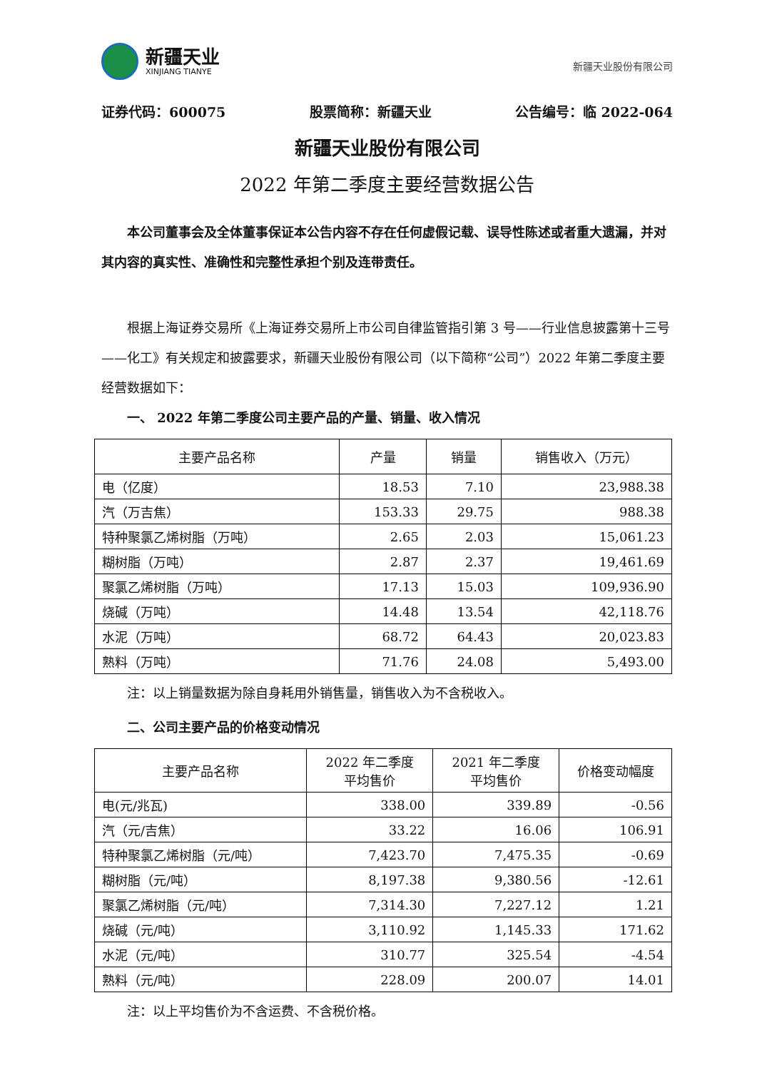新疆天业
XINJIANG TIANYE
新疆天业股份有限公司
证券代码：600075 股票简称：新疆天业 公告编号：临 2022-064
新疆天业股份有限公司
2022 年第二季度主要经营数据公告
本公司董事会及全体董事保证本公告内容不存在任何虚假记载、误导性陈述或者重大遗漏，并对其内容的真实性、准确性和完整性承担个别及连带责任。
根据上海证券交易所《上海证券交易所上市公司自律监管指引第 3 号——行业信息披露第十三号——化工》有关规定和披露要求，新疆天业股份有限公司（以下简称“公司”）2022 年第二季度主要经营数据如下：
一、 2022 年第二季度公司主要产品的产量、销量、收入情况
| 主要产品名称 | 产量 | 销量 | 销售收入（万元） |
| --- | --- | --- | --- |
| 电（亿度） | 18.53 | 7.10 | 23,988.38 |
| 汽（万吉焦） | 153.33 | 29.75 | 988.38 |
| 特种聚氯乙烯树脂（万吨） | 2.65 | 2.03 | 15,061.23 |
| 糊树脂（万吨） | 2.87 | 2.37 | 19,461.69 |
| 聚氯乙烯树脂（万吨） | 17.13 | 15.03 | 109,936.90 |
| 烧碱（万吨） | 14.48 | 13.54 | 42,118.76 |
| 水泥（万吨） | 68.72 | 64.43 | 20,023.83 |
| 熟料（万吨） | 71.76 | 24.08 | 5,493.00 |
注：以上销量数据为除自身耗用外销售量，销售收入为不含税收入。
二、公司主要产品的价格变动情况
| 主要产品名称 | 2022 年二季度 平均售价 | 2021 年二季度 平均售价 | 价格变动幅度 |
| --- | --- | --- | --- |
| 电(元/兆瓦) | 338.00 | 339.89 | -0.56 |
| 汽（元/吉焦） | 33.22 | 16.06 | 106.91 |
| 特种聚氯乙烯树脂（元/吨） | 7,423.70 | 7,475.35 | -0.69 |
| 糊树脂（元/吨） | 8,197.38 | 9,380.56 | -12.61 |
| 聚氯乙烯树脂（元/吨） | 7,314.30 | 7,227.12 | 1.21 |
| 烧碱（元/吨） | 3,110.92 | 1,145.33 | 171.62 |
| 水泥（元/吨） | 310.77 | 325.54 | -4.54 |
| 熟料（元/吨） | 228.09 | 200.07 | 14.01 |
注：以上平均售价为不含运费、不含税价格。